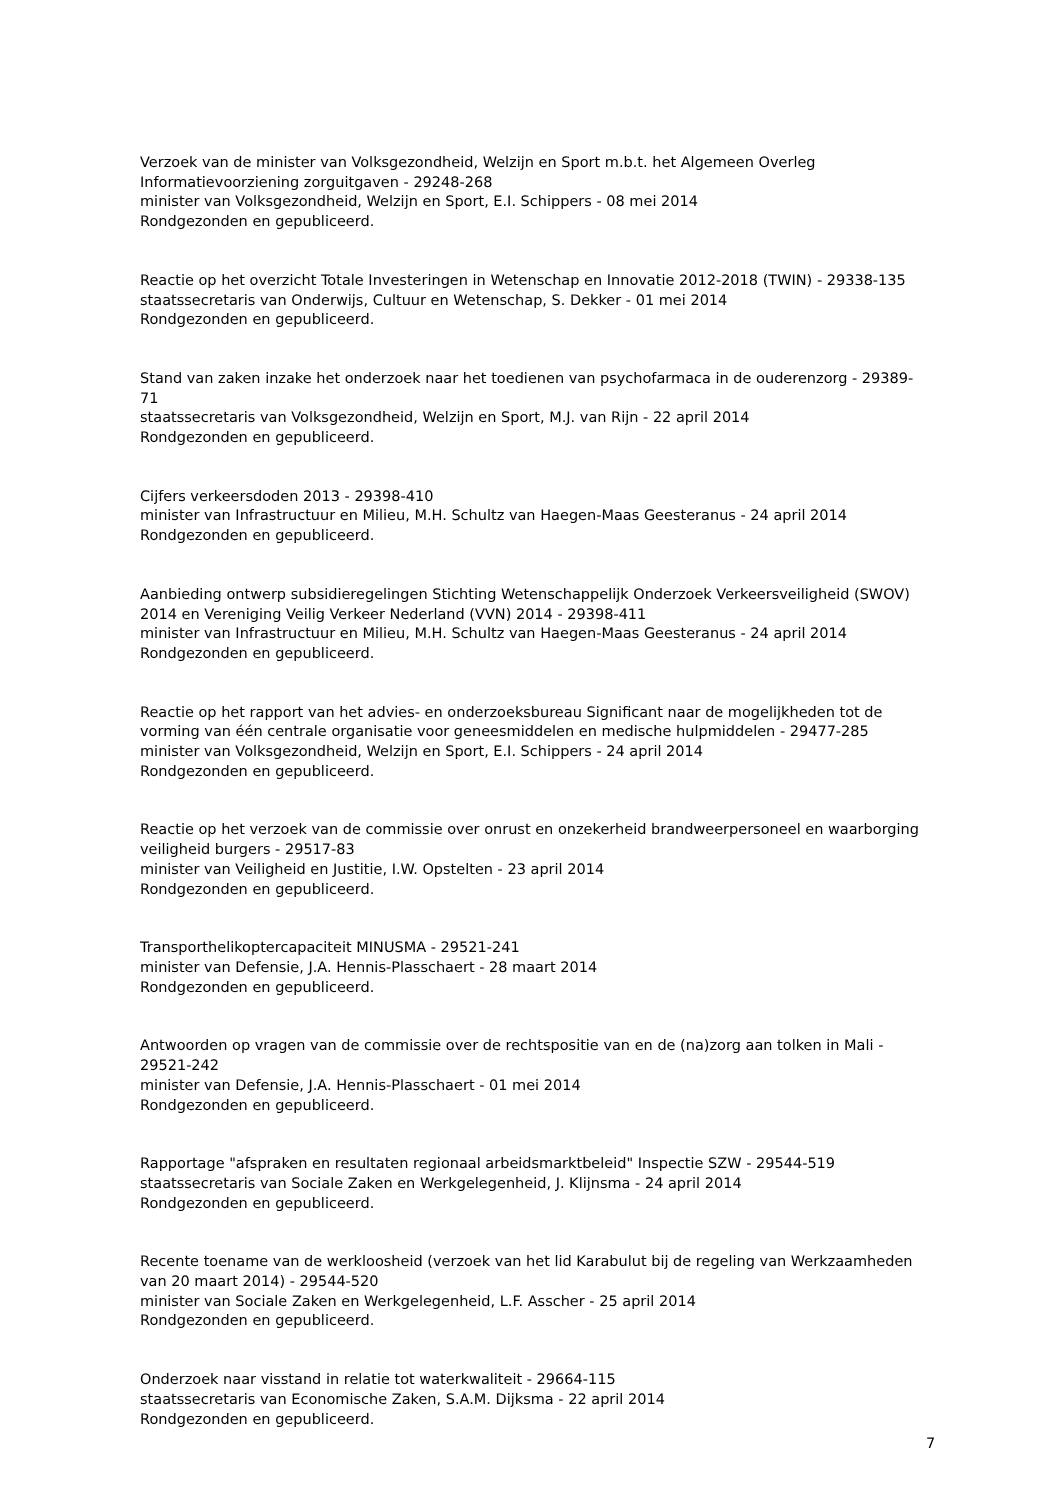Verzoek van de minister van Volksgezondheid, Welzijn en Sport m.b.t. het Algemeen Overleg Informatievoorziening zorguitgaven - 29248-268
minister van Volksgezondheid, Welzijn en Sport, E.I. Schippers - 08 mei 2014
Rondgezonden en gepubliceerd.
Reactie op het overzicht Totale Investeringen in Wetenschap en Innovatie 2012-2018 (TWIN) - 29338-135
staatssecretaris van Onderwijs, Cultuur en Wetenschap, S. Dekker - 01 mei 2014
Rondgezonden en gepubliceerd.
Stand van zaken inzake het onderzoek naar het toedienen van psychofarmaca in de ouderenzorg - 29389-71
staatssecretaris van Volksgezondheid, Welzijn en Sport, M.J. van Rijn - 22 april 2014
Rondgezonden en gepubliceerd.
Cijfers verkeersdoden 2013 - 29398-410
minister van Infrastructuur en Milieu, M.H. Schultz van Haegen-Maas Geesteranus - 24 april 2014
Rondgezonden en gepubliceerd.
Aanbieding ontwerp subsidieregelingen Stichting Wetenschappelijk Onderzoek Verkeersveiligheid (SWOV) 2014 en Vereniging Veilig Verkeer Nederland (VVN) 2014 - 29398-411
minister van Infrastructuur en Milieu, M.H. Schultz van Haegen-Maas Geesteranus - 24 april 2014
Rondgezonden en gepubliceerd.
Reactie op het rapport van het advies- en onderzoeksbureau Significant naar de mogelijkheden tot de vorming van één centrale organisatie voor geneesmiddelen en medische hulpmiddelen - 29477-285
minister van Volksgezondheid, Welzijn en Sport, E.I. Schippers - 24 april 2014
Rondgezonden en gepubliceerd.
Reactie op het verzoek van de commissie over onrust en onzekerheid brandweerpersoneel en waarborging veiligheid burgers - 29517-83
minister van Veiligheid en Justitie, I.W. Opstelten - 23 april 2014
Rondgezonden en gepubliceerd.
Transporthelikoptercapaciteit MINUSMA - 29521-241
minister van Defensie, J.A. Hennis-Plasschaert - 28 maart 2014
Rondgezonden en gepubliceerd.
Antwoorden op vragen van de commissie over de rechtspositie van en de (na)zorg aan tolken in Mali - 29521-242
minister van Defensie, J.A. Hennis-Plasschaert - 01 mei 2014
Rondgezonden en gepubliceerd.
Rapportage "afspraken en resultaten regionaal arbeidsmarktbeleid" Inspectie SZW - 29544-519
staatssecretaris van Sociale Zaken en Werkgelegenheid, J. Klijnsma - 24 april 2014
Rondgezonden en gepubliceerd.
Recente toename van de werkloosheid (verzoek van het lid Karabulut bij de regeling van Werkzaamheden van 20 maart 2014) - 29544-520
minister van Sociale Zaken en Werkgelegenheid, L.F. Asscher - 25 april 2014
Rondgezonden en gepubliceerd.
Onderzoek naar visstand in relatie tot waterkwaliteit - 29664-115
staatssecretaris van Economische Zaken, S.A.M. Dijksma - 22 april 2014
Rondgezonden en gepubliceerd.
7